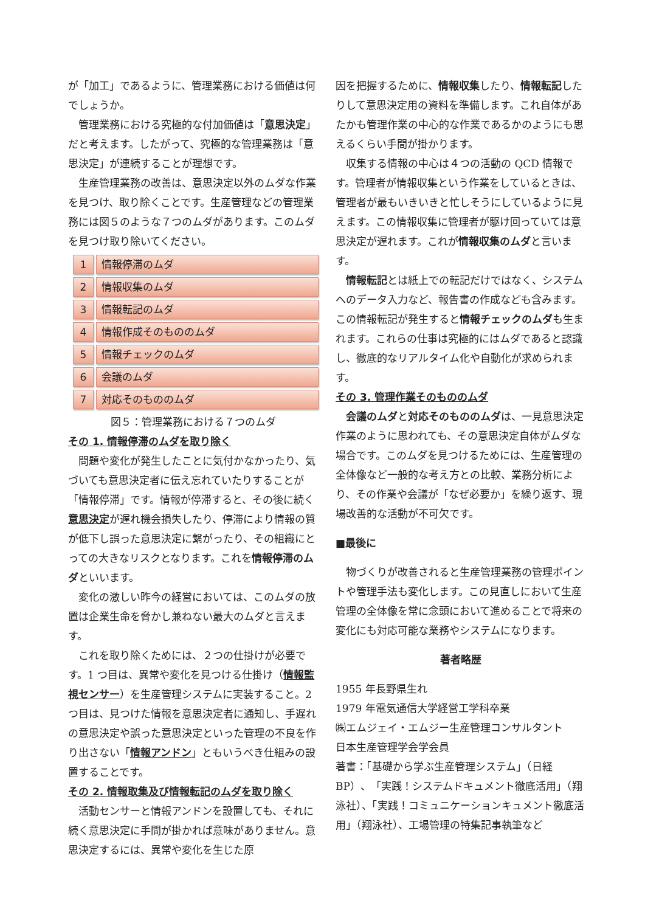が「加工」であるように、管理業務における価値は何でしょうか。
管理業務における究極的な付加価値は「意思決定」だと考えます。したがって、究極的な管理業務は「意思決定」が連続することが理想です。
生産管理業務の改善は、意思決定以外のムダな作業を見つけ、取り除くことです。生産管理などの管理業務には図５のような７つのムダがあります。このムダを見つけ取り除いてください。
1 情報停滞のムダ
2 情報収集のムダ
3 情報転記のムダ
4 情報作成そのもののムダ
5 情報チェックのムダ
6 会議のムダ
7 対応そのもののムダ
図５：管理業務における７つのムダ
その 1. 情報停滞のムダを取り除く
問題や変化が発生したことに気付かなかったり、気づいても意思決定者に伝え忘れていたりすることが「情報停滞」です。情報が停滞すると、その後に続く意思決定が遅れ機会損失したり、停滞により情報の質が低下し誤った意思決定に繋がったり、その組織にとっての大きなリスクとなります。これを情報停滞のムダといいます。
変化の激しい昨今の経営においては、このムダの放置は企業生命を脅かし兼ねない最大のムダと言えます。
これを取り除くためには、２つの仕掛けが必要です。1 つ目は、異常や変化を見つける仕掛け（情報監視センサー）を生産管理システムに実装すること。2 つ目は、見つけた情報を意思決定者に通知し、手遅れの意思決定や誤った意思決定といった管理の不良を作り出さない「情報アンドン」ともいうべき仕組みの設置することです。
その 2. 情報取集及び情報転記のムダを取り除く
活動センサーと情報アンドンを設置しても、それに続く意思決定に手間が掛かれば意味がありません。意思決定するには、異常や変化を生じた原
因を把握するために、情報収集したり、情報転記したりして意思決定用の資料を準備します。これ自体があたかも管理作業の中心的な作業であるかのようにも思えるくらい手間が掛かります。
収集する情報の中心は４つの活動の QCD 情報です。管理者が情報収集という作業をしているときは、管理者が最もいきいきと忙しそうにしているように見えます。この情報収集に管理者が駆け回っていては意思決定が遅れます。これが情報収集のムダと言います。
情報転記とは紙上での転記だけではなく、システムへのデータ入力など、報告書の作成なども含みます。この情報転記が発生すると情報チェックのムダも生まれます。これらの仕事は究極的にはムダであると認識し、徹底的なリアルタイム化や自動化が求められます。
その 3. 管理作業そのもののムダ
会議のムダと対応そのもののムダは、一見意思決定作業のように思われても、その意思決定自体がムダな場合です。このムダを見つけるためには、生産管理の全体像など一般的な考え方との比較、業務分析により、その作業や会議が「なぜ必要か」を繰り返す、現場改善的な活動が不可欠です。
■最後に
物づくりが改善されると生産管理業務の管理ポイントや管理手法も変化します。この見直しにおいて生産管理の全体像を常に念頭において進めることで将来の変化にも対応可能な業務やシステムになります。
著者略歴
1955 年長野県生れ
1979 年電気通信大学経営工学科卒業
㈱エムジェイ・エムジー生産管理コンサルタント
日本生産管理学会学会員
著書：「基礎から学ぶ生産管理システム」（日経 BP）、「実践！システムドキュメント徹底活用」（翔泳社）、「実践！コミュニケーションキュメント徹底活用」（翔泳社）、工場管理の特集記事執筆など